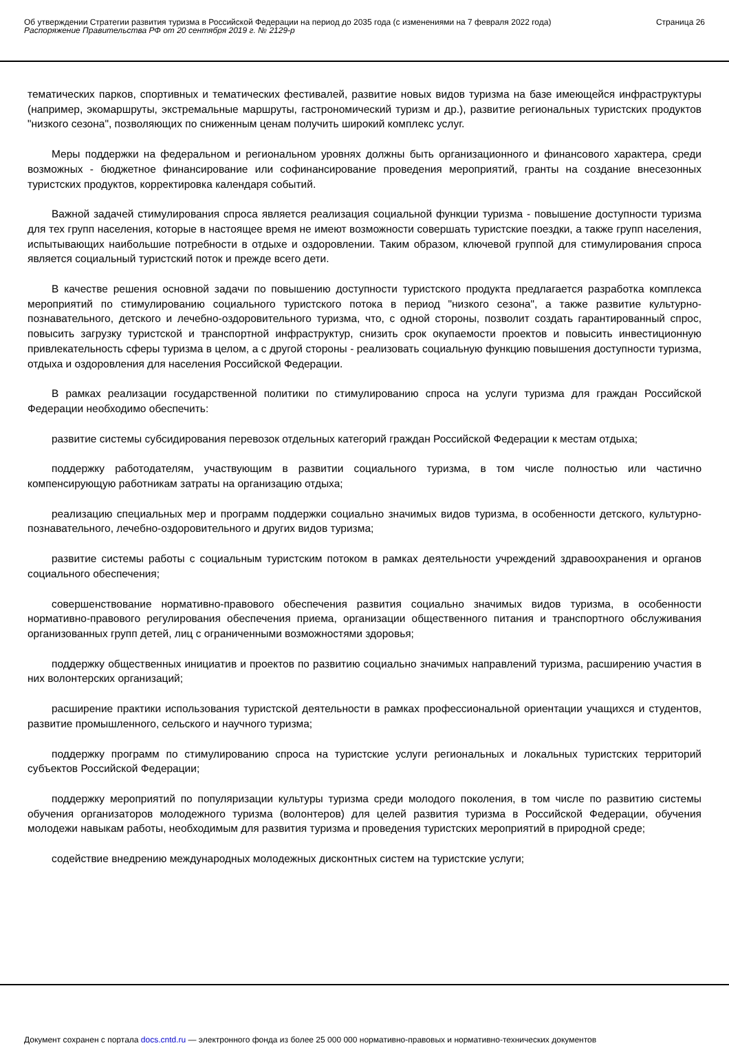Об утверждении Стратегии развития туризма в Российской Федерации на период до 2035 года (с изменениями на 7 февраля 2022 года)
Распоряжение Правительства РФ от 20 сентября 2019 г. № 2129-р
Страница 26
тематических парков, спортивных и тематических фестивалей, развитие новых видов туризма на базе имеющейся инфраструктуры (например, экомаршруты, экстремальные маршруты, гастрономический туризм и др.), развитие региональных туристских продуктов "низкого сезона", позволяющих по сниженным ценам получить широкий комплекс услуг.
Меры поддержки на федеральном и региональном уровнях должны быть организационного и финансового характера, среди возможных - бюджетное финансирование или софинансирование проведения мероприятий, гранты на создание внесезонных туристских продуктов, корректировка календаря событий.
Важной задачей стимулирования спроса является реализация социальной функции туризма - повышение доступности туризма для тех групп населения, которые в настоящее время не имеют возможности совершать туристские поездки, а также групп населения, испытывающих наибольшие потребности в отдыхе и оздоровлении. Таким образом, ключевой группой для стимулирования спроса является социальный туристский поток и прежде всего дети.
В качестве решения основной задачи по повышению доступности туристского продукта предлагается разработка комплекса мероприятий по стимулированию социального туристского потока в период "низкого сезона", а также развитие культурно-познавательного, детского и лечебно-оздоровительного туризма, что, с одной стороны, позволит создать гарантированный спрос, повысить загрузку туристской и транспортной инфраструктур, снизить срок окупаемости проектов и повысить инвестиционную привлекательность сферы туризма в целом, а с другой стороны - реализовать социальную функцию повышения доступности туризма, отдыха и оздоровления для населения Российской Федерации.
В рамках реализации государственной политики по стимулированию спроса на услуги туризма для граждан Российской Федерации необходимо обеспечить:
развитие системы субсидирования перевозок отдельных категорий граждан Российской Федерации к местам отдыха;
поддержку работодателям, участвующим в развитии социального туризма, в том числе полностью или частично компенсирующую работникам затраты на организацию отдыха;
реализацию специальных мер и программ поддержки социально значимых видов туризма, в особенности детского, культурно-познавательного, лечебно-оздоровительного и других видов туризма;
развитие системы работы с социальным туристским потоком в рамках деятельности учреждений здравоохранения и органов социального обеспечения;
совершенствование нормативно-правового обеспечения развития социально значимых видов туризма, в особенности нормативно-правового регулирования обеспечения приема, организации общественного питания и транспортного обслуживания организованных групп детей, лиц с ограниченными возможностями здоровья;
поддержку общественных инициатив и проектов по развитию социально значимых направлений туризма, расширению участия в них волонтерских организаций;
расширение практики использования туристской деятельности в рамках профессиональной ориентации учащихся и студентов, развитие промышленного, сельского и научного туризма;
поддержку программ по стимулированию спроса на туристские услуги региональных и локальных туристских территорий субъектов Российской Федерации;
поддержку мероприятий по популяризации культуры туризма среди молодого поколения, в том числе по развитию системы обучения организаторов молодежного туризма (волонтеров) для целей развития туризма в Российской Федерации, обучения молодежи навыкам работы, необходимым для развития туризма и проведения туристских мероприятий в природной среде;
содействие внедрению международных молодежных дисконтных систем на туристские услуги;
Документ сохранен с портала docs.cntd.ru — электронного фонда из более 25 000 000 нормативно-правовых и нормативно-технических документов